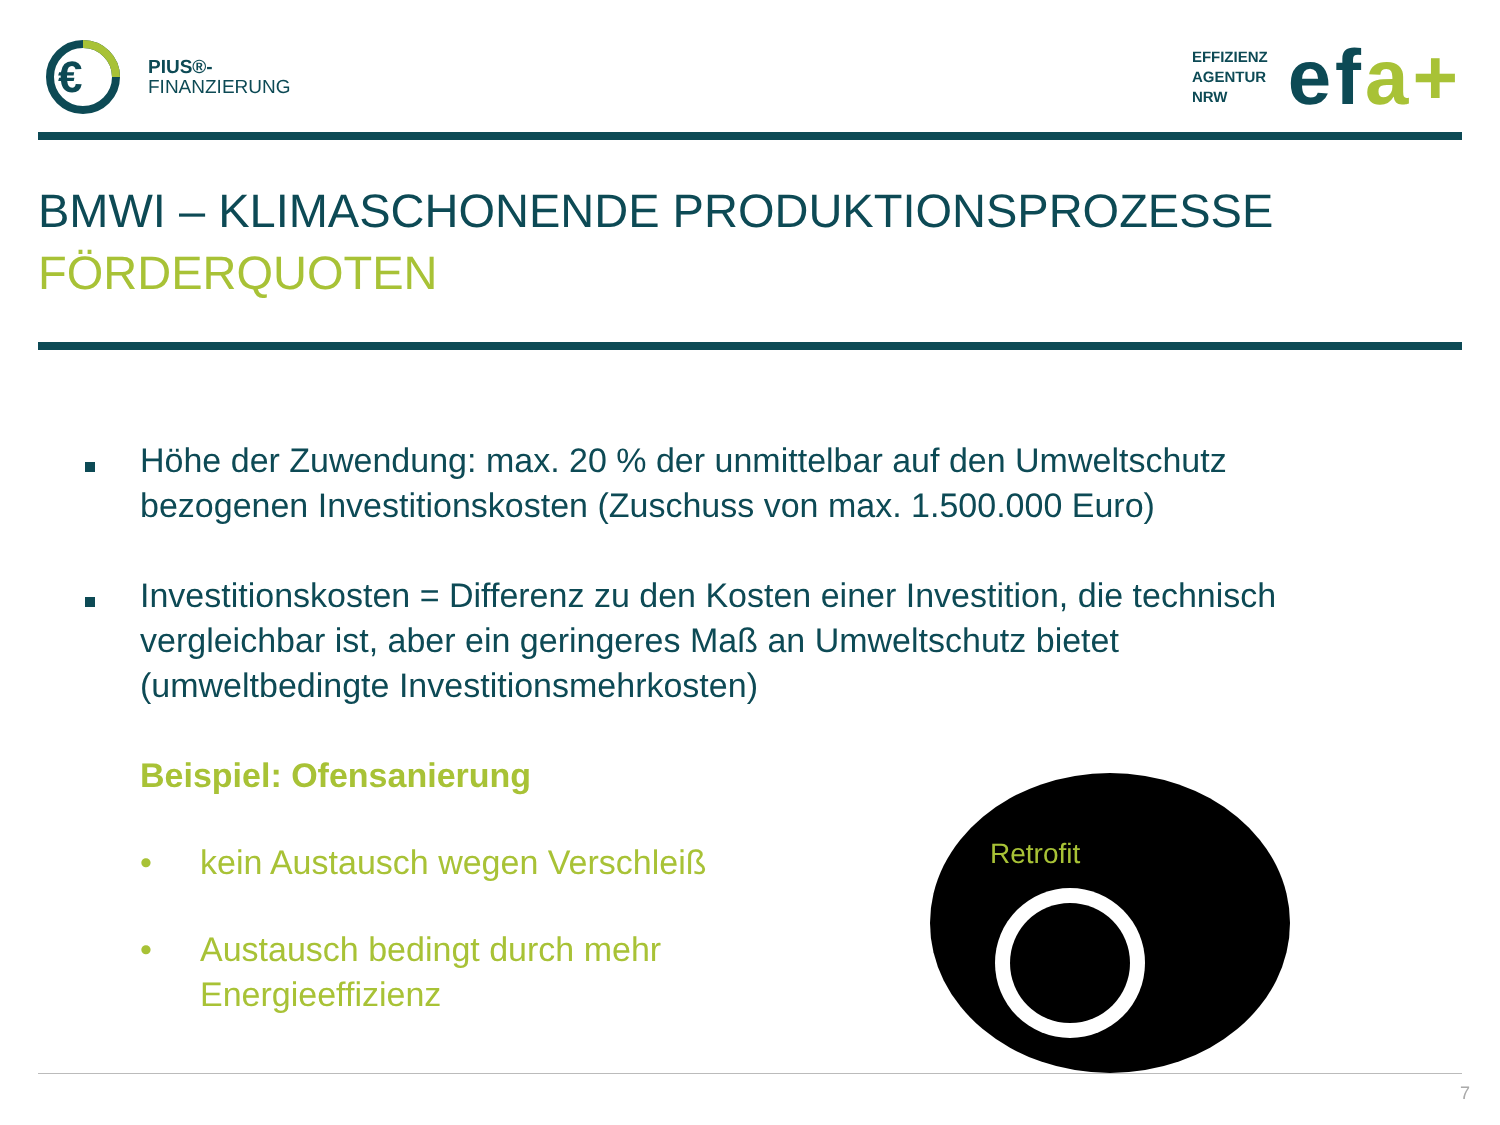€
PIUS®-
FINANZIERUNG
EFFIZIENZ
AGENTUR
NRW
efa+
BMWI – KLIMASCHONENDE PRODUKTIONSPROZESSE
FÖRDERQUOTEN
Höhe der Zuwendung: max. 20 % der unmittelbar auf den Umweltschutz bezogenen Investitionskosten (Zuschuss von max. 1.500.000 Euro)
Investitionskosten = Differenz zu den Kosten einer Investition, die technisch vergleichbar ist, aber ein geringeres Maß an Umweltschutz bietet (umweltbedingte Investitionsmehrkosten)
Beispiel: Ofensanierung
• kein Austausch wegen Verschleiß
• Austausch bedingt durch mehr
Energieeffizienz
Retrofit
7